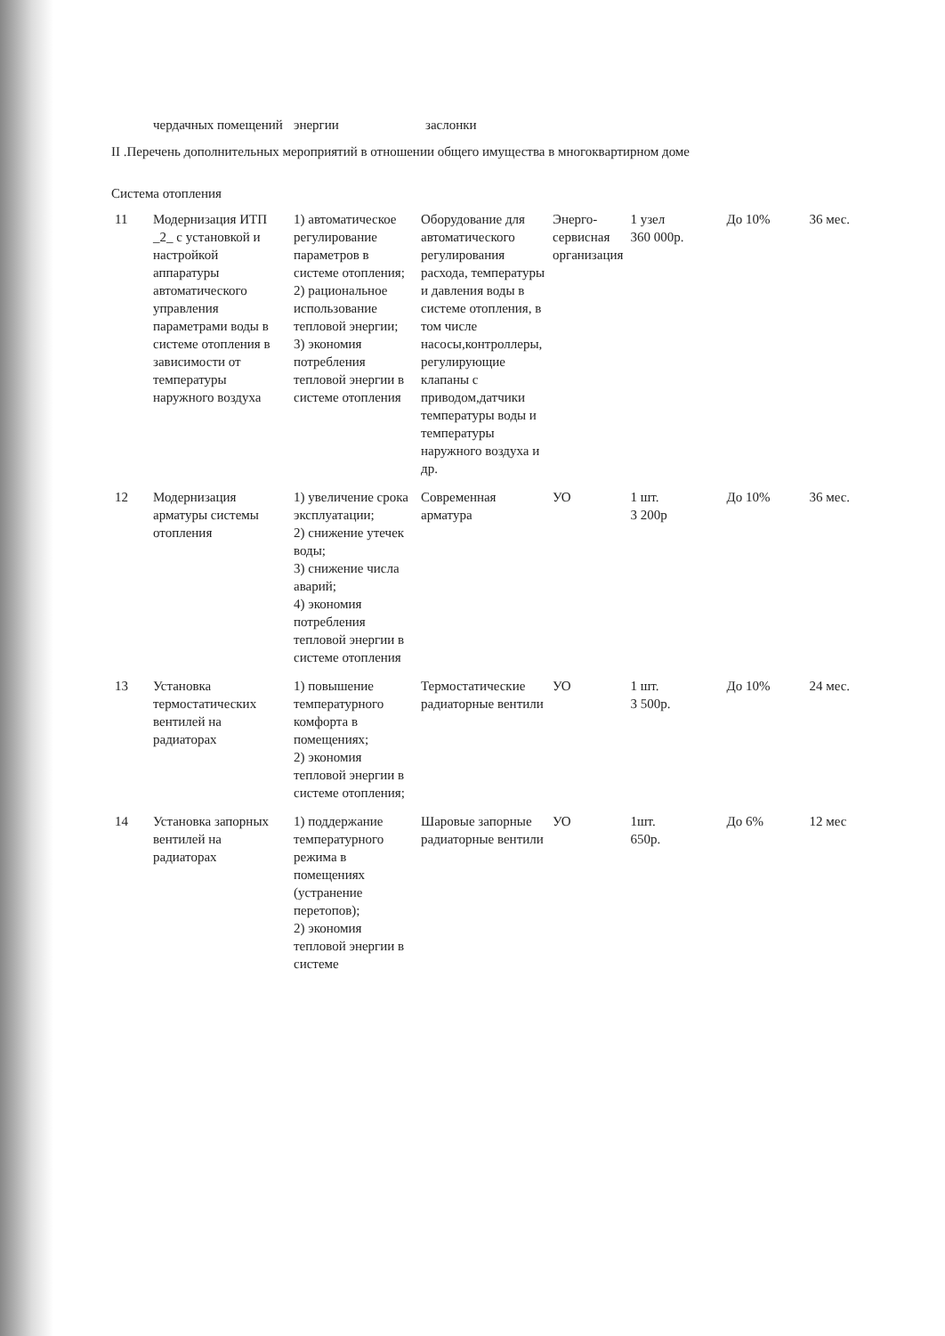| | чердачных помещений | энергии | заслонки |
II .Перечень дополнительных мероприятий в отношении общего имущества в многоквартирном доме
Система отопления
| 11 | Модернизация ИТП _2_ с установкой и настройкой аппаратуры автоматического управления параметрами воды в системе отопления в зависимости от температуры наружного воздуха | 1) автоматическое регулирование параметров в системе отопления; 2) рациональное использование тепловой энергии; 3) экономия потребления тепловой энергии в системе отопления | Оборудование для автоматического регулирования расхода, температуры и давления воды в системе отопления, в том числе насосы,контроллеры, регулирующие клапаны с приводом,датчики температуры воды и температуры наружного воздуха и др. | Энерго-сервисная организация | 1 узел 360 000р. | До 10% | 36 мес. |
| 12 | Модернизация арматуры системы отопления | 1) увеличение срока эксплуатации; 2) снижение утечек воды; 3) снижение числа аварий; 4) экономия потребления тепловой энергии в системе отопления | Современная арматура | УО | 1 шт. 3 200р | До 10% | 36 мес. |
| 13 | Установка термостатических вентилей на радиаторах | 1) повышение температурного комфорта в помещениях; 2) экономия тепловой энергии в системе отопления; | Термостатические радиаторные вентили | УО | 1 шт. 3 500р. | До 10% | 24 мес. |
| 14 | Установка запорных вентилей на радиаторах | 1) поддержание температурного режима в помещениях (устранение перетопов); 2) экономия тепловой энергии в системе | Шаровые запорные радиаторные вентили | УО | 1шт. 650р. | До 6% | 12 мес |